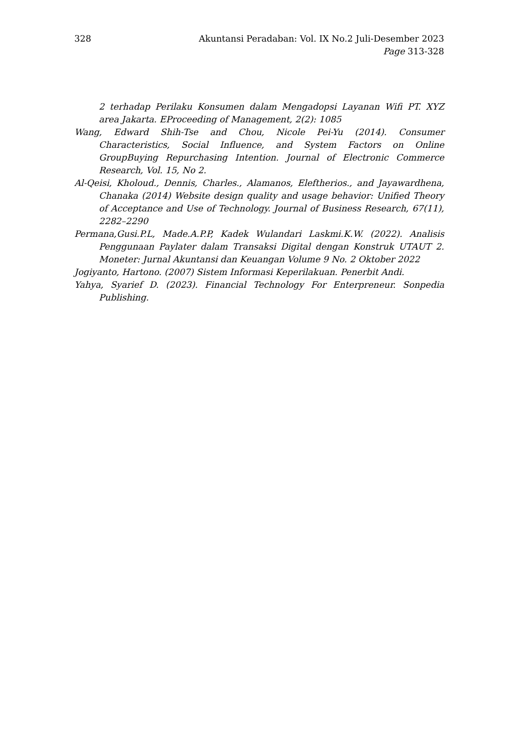328 Akuntansi Peradaban: Vol. IX No.2 Juli-Desember 2023
Page 313-328
2 terhadap Perilaku Konsumen dalam Mengadopsi Layanan Wifi PT. XYZ area Jakarta. EProceeding of Management, 2(2): 1085
Wang, Edward Shih-Tse and Chou, Nicole Pei-Yu (2014). Consumer Characteristics, Social Influence, and System Factors on Online GroupBuying Repurchasing Intention. Journal of Electronic Commerce Research, Vol. 15, No 2.
Al-Qeisi, Kholoud., Dennis, Charles., Alamanos, Eleftherios., and Jayawardhena, Chanaka (2014) Website design quality and usage behavior: Unified Theory of Acceptance and Use of Technology. Journal of Business Research, 67(11), 2282–2290
Permana,Gusi.P.L, Made.A.P.P, Kadek Wulandari Laskmi.K.W. (2022). Analisis Penggunaan Paylater dalam Transaksi Digital dengan Konstruk UTAUT 2. Moneter: Jurnal Akuntansi dan Keuangan Volume 9 No. 2 Oktober 2022
Jogiyanto, Hartono. (2007) Sistem Informasi Keperilakuan. Penerbit Andi.
Yahya, Syarief D. (2023). Financial Technology For Enterpreneur. Sonpedia Publishing.